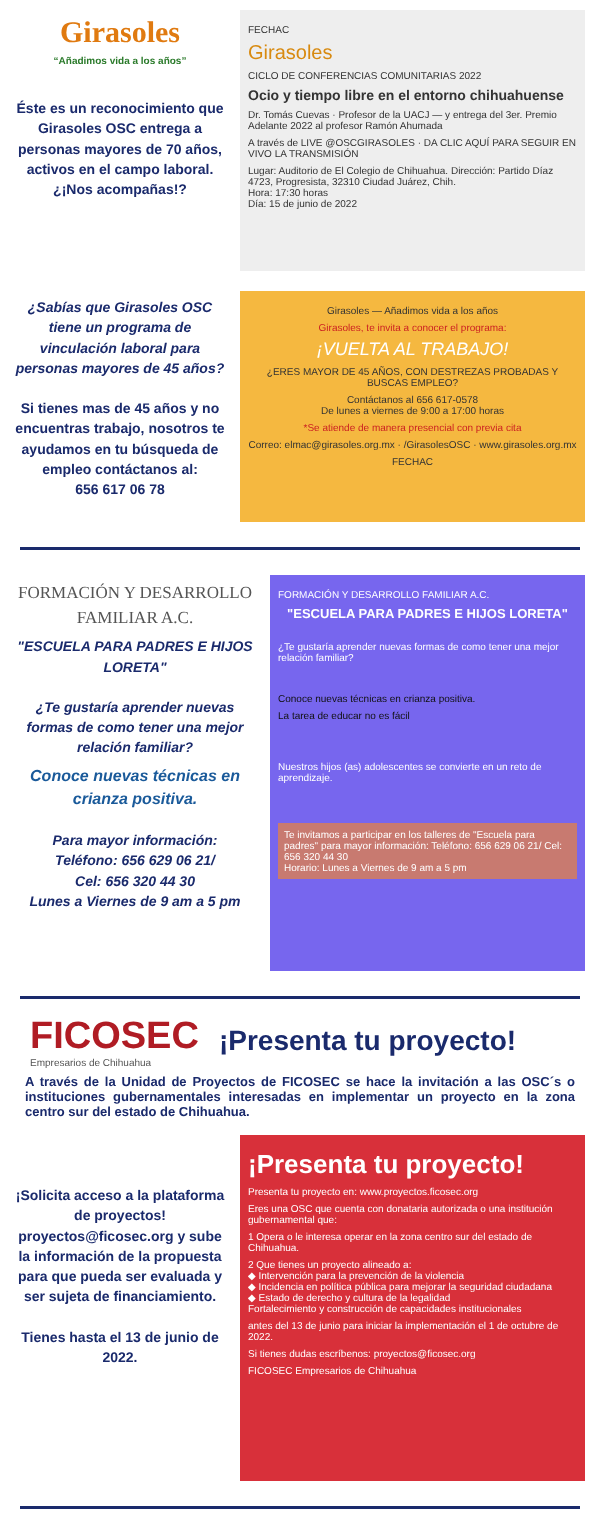Girasoles
“Añadimos vida a los años”
Éste es un reconocimiento que Girasoles OSC entrega a personas mayores de 70 años, activos en el campo laboral.
¿¡Nos acompañas!?
FECHAC
Girasoles
CICLO DE CONFERENCIAS COMUNITARIAS 2022
Ocio y tiempo libre en el entorno chihuahuense
Dr. Tomás Cuevas · Profesor de la UACJ — y entrega del 3er. Premio Adelante 2022 al profesor Ramón Ahumada
A través de LIVE @OSCGIRASOLES · DA CLIC AQUÍ PARA SEGUIR EN VIVO LA TRANSMISIÓN
Lugar: Auditorio de El Colegio de Chihuahua. Dirección: Partido Díaz 4723, Progresista, 32310 Ciudad Juárez, Chih.
Hora: 17:30 horas
Día: 15 de junio de 2022
¿Sabías que Girasoles OSC tiene un programa de vinculación laboral para personas mayores de 45 años?
Si tienes mas de 45 años y no encuentras trabajo, nosotros te ayudamos en tu búsqueda de empleo contáctanos al:
656 617 06 78
Girasoles — Añadimos vida a los años
Girasoles, te invita a conocer el programa:
¡VUELTA AL TRABAJO!
¿ERES MAYOR DE 45 AÑOS, CON DESTREZAS PROBADAS Y BUSCAS EMPLEO?
Contáctanos al 656 617-0578
De lunes a viernes de 9:00 a 17:00 horas
*Se atiende de manera presencial con previa cita
Correo: elmac@girasoles.org.mx · /GirasolesOSC · www.girasoles.org.mx
FECHAC
FORMACIÓN Y DESARROLLO FAMILIAR A.C.
"ESCUELA PARA PADRES E HIJOS LORETA"
¿Te gustaría aprender nuevas formas de como tener una mejor relación familiar?
Conoce nuevas técnicas en crianza positiva.
Para mayor información:
Teléfono: 656 629 06 21/
Cel: 656 320 44 30
Lunes a Viernes de 9 am a 5 pm
FORMACIÓN Y DESARROLLO FAMILIAR A.C.
"ESCUELA PARA PADRES E HIJOS LORETA"
¿Te gustaría aprender nuevas formas de como tener una mejor relación familiar?
Conoce nuevas técnicas en crianza positiva.
La tarea de educar no es fácil
Nuestros hijos (as) adolescentes se convierte en un reto de aprendizaje.
Te invitamos a participar en los talleres de "Escuela para padres" para mayor información: Teléfono: 656 629 06 21/ Cel: 656 320 44 30
Horario: Lunes a Viernes de 9 am a 5 pm
FICOSEC
Empresarios de Chihuahua
¡Presenta tu proyecto!
A través de la Unidad de Proyectos de FICOSEC se hace la invitación a las OSC´s o instituciones gubernamentales interesadas en implementar un proyecto en la zona centro sur del estado de Chihuahua.
¡Solicita acceso a la plataforma de proyectos! proyectos@ficosec.org y sube la información de la propuesta para que pueda ser evaluada y ser sujeta de financiamiento.
Tienes hasta el 13 de junio de 2022.
¡Presenta tu proyecto!
Presenta tu proyecto en: www.proyectos.ficosec.org
Eres una OSC que cuenta con donataria autorizada o una institución gubernamental que:
1 Opera o le interesa operar en la zona centro sur del estado de Chihuahua.
2 Que tienes un proyecto alineado a:
◆ Intervención para la prevención de la violencia
◆ Incidencia en política pública para mejorar la seguridad ciudadana
◆ Estado de derecho y cultura de la legalidad
Fortalecimiento y construcción de capacidades institucionales
antes del 13 de junio para iniciar la implementación el 1 de octubre de 2022.
Si tienes dudas escríbenos: proyectos@ficosec.org
FICOSEC Empresarios de Chihuahua